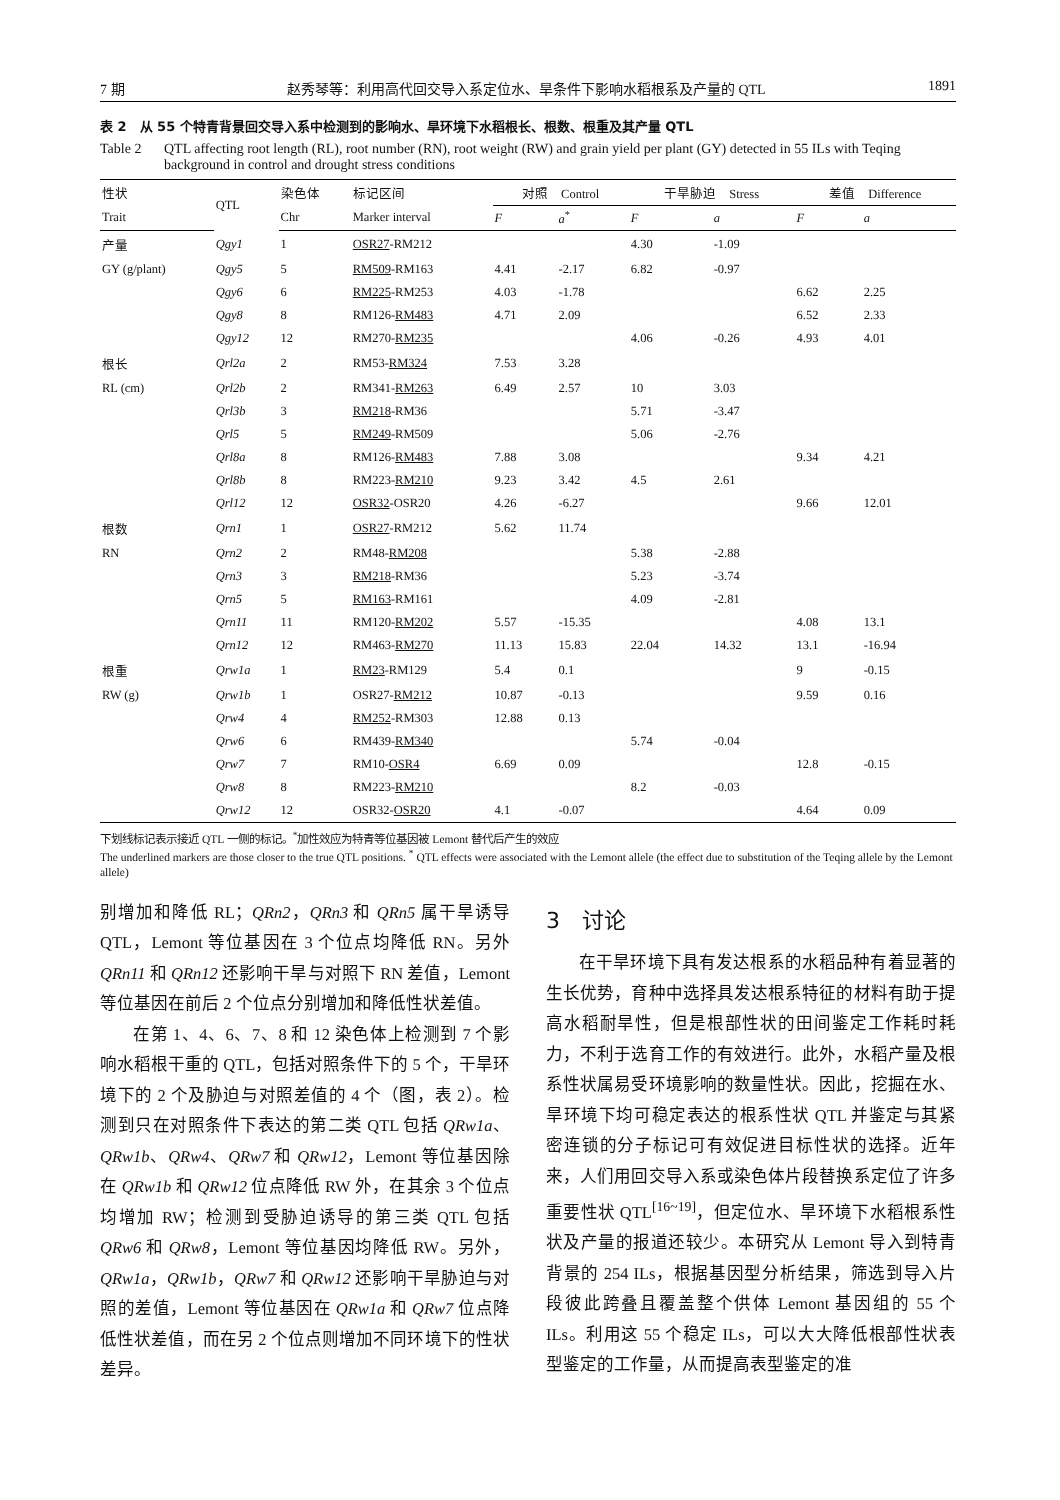7 期 赵秀琴等：利用高代回交导入系定位水、旱条件下影响水稻根系及产量的 QTL 1891
表 2　从 55 个特青背景回交导入系中检测到的影响水、旱环境下水稻根长、根数、根重及其产量 QTL
Table 2 QTL affecting root length (RL), root number (RN), root weight (RW) and grain yield per plant (GY) detected in 55 ILs with Teqing background in control and drought stress conditions
| 性状 | QTL | 染色体 | 标记区间 | 对照 Control | | 干旱胁迫 Stress | | 差值 Difference | |
| --- | --- | --- | --- | --- | --- | --- | --- | --- | --- |
| Trait | | Chr | Marker interval | F | a<sup>*</sup> | F | a | F | a |
| 产量 | Qgy1 | 1 | OSR27 -RM212 | | | 4.30 | -1.09 | | |
| GY (g/plant) | Qgy5 | 5 | RM509 -RM163 | 4.41 | -2.17 | 6.82 | -0.97 | | |
| | Qgy6 | 6 | RM225 -RM253 | 4.03 | -1.78 | | | 6.62 | 2.25 |
| | Qgy8 | 8 | RM126- RM483 | 4.71 | 2.09 | | | 6.52 | 2.33 |
| | Qgy12 | 12 | RM270- RM235 | | | 4.06 | -0.26 | 4.93 | 4.01 |
| 根长 | Qrl2a | 2 | RM53- RM324 | 7.53 | 3.28 | | | | |
| RL (cm) | Qrl2b | 2 | RM341- RM263 | 6.49 | 2.57 | 10 | 3.03 | | |
| | Qrl3b | 3 | RM218 -RM36 | | | 5.71 | -3.47 | | |
| | Qrl5 | 5 | RM249 -RM509 | | | 5.06 | -2.76 | | |
| | Qrl8a | 8 | RM126- RM483 | 7.88 | 3.08 | | | 9.34 | 4.21 |
| | Qrl8b | 8 | RM223- RM210 | 9.23 | 3.42 | 4.5 | 2.61 | | |
| | Qrl12 | 12 | OSR32 -OSR20 | 4.26 | -6.27 | | | 9.66 | 12.01 |
| 根数 | Qrn1 | 1 | OSR27 -RM212 | 5.62 | 11.74 | | | | |
| RN | Qrn2 | 2 | RM48- RM208 | | | 5.38 | -2.88 | | |
| | Qrn3 | 3 | RM218 -RM36 | | | 5.23 | -3.74 | | |
| | Qrn5 | 5 | RM163 -RM161 | | | 4.09 | -2.81 | | |
| | Qrn11 | 11 | RM120- RM202 | 5.57 | -15.35 | | | 4.08 | 13.1 |
| | Qrn12 | 12 | RM463- RM270 | 11.13 | 15.83 | 22.04 | 14.32 | 13.1 | -16.94 |
| 根重 | Qrw1a | 1 | RM23 -RM129 | 5.4 | 0.1 | | | 9 | -0.15 |
| RW (g) | Qrw1b | 1 | OSR27- RM212 | 10.87 | -0.13 | | | 9.59 | 0.16 |
| | Qrw4 | 4 | RM252 -RM303 | 12.88 | 0.13 | | | | |
| | Qrw6 | 6 | RM439- RM340 | | | 5.74 | -0.04 | | |
| | Qrw7 | 7 | RM10- OSR4 | 6.69 | 0.09 | | | 12.8 | -0.15 |
| | Qrw8 | 8 | RM223- RM210 | | | 8.2 | -0.03 | | |
| | Qrw12 | 12 | OSR32- OSR20 | 4.1 | -0.07 | | | 4.64 | 0.09 |
下划线标记表示接近 QTL 一侧的标记。<sup>*</sup>加性效应为特青等位基因被 Lemont 替代后产生的效应
The underlined markers are those closer to the true QTL positions. <sup>*</sup> QTL effects were associated with the Lemont allele (the effect due to substitution of the Teqing allele by the Lemont allele)
别增加和降低 RL；QRn2，QRn3 和 QRn5 属干旱诱导 QTL，Lemont 等位基因在 3 个位点均降低 RN。另外 QRn11 和 QRn12 还影响干旱与对照下 RN 差值，Lemont 等位基因在前后 2 个位点分别增加和降低性状差值。
在第 1、4、6、7、8 和 12 染色体上检测到 7 个影响水稻根干重的 QTL，包括对照条件下的 5 个，干旱环境下的 2 个及胁迫与对照差值的 4 个（图，表 2）。检测到只在对照条件下表达的第二类 QTL 包括 QRw1a、QRw1b、QRw4、QRw7 和 QRw12，Lemont 等位基因除在 QRw1b 和 QRw12 位点降低 RW 外，在其余 3 个位点均增加 RW；检测到受胁迫诱导的第三类 QTL 包括 QRw6 和 QRw8，Lemont 等位基因均降低 RW。另外，QRw1a，QRw1b，QRw7 和 QRw12 还影响干旱胁迫与对照的差值，Lemont 等位基因在 QRw1a 和 QRw7 位点降低性状差值，而在另 2 个位点则增加不同环境下的性状差异。
3　讨论
在干旱环境下具有发达根系的水稻品种有着显著的生长优势，育种中选择具发达根系特征的材料有助于提高水稻耐旱性，但是根部性状的田间鉴定工作耗时耗力，不利于选育工作的有效进行。此外，水稻产量及根系性状属易受环境影响的数量性状。因此，挖掘在水、旱环境下均可稳定表达的根系性状 QTL 并鉴定与其紧密连锁的分子标记可有效促进目标性状的选择。近年来，人们用回交导入系或染色体片段替换系定位了许多重要性状 QTL<sup>[16~19]</sup>，但定位水、旱环境下水稻根系性状及产量的报道还较少。本研究从 Lemont 导入到特青背景的 254 ILs，根据基因型分析结果，筛选到导入片段彼此跨叠且覆盖整个供体 Lemont 基因组的 55 个 ILs。利用这 55 个稳定 ILs，可以大大降低根部性状表型鉴定的工作量，从而提高表型鉴定的准